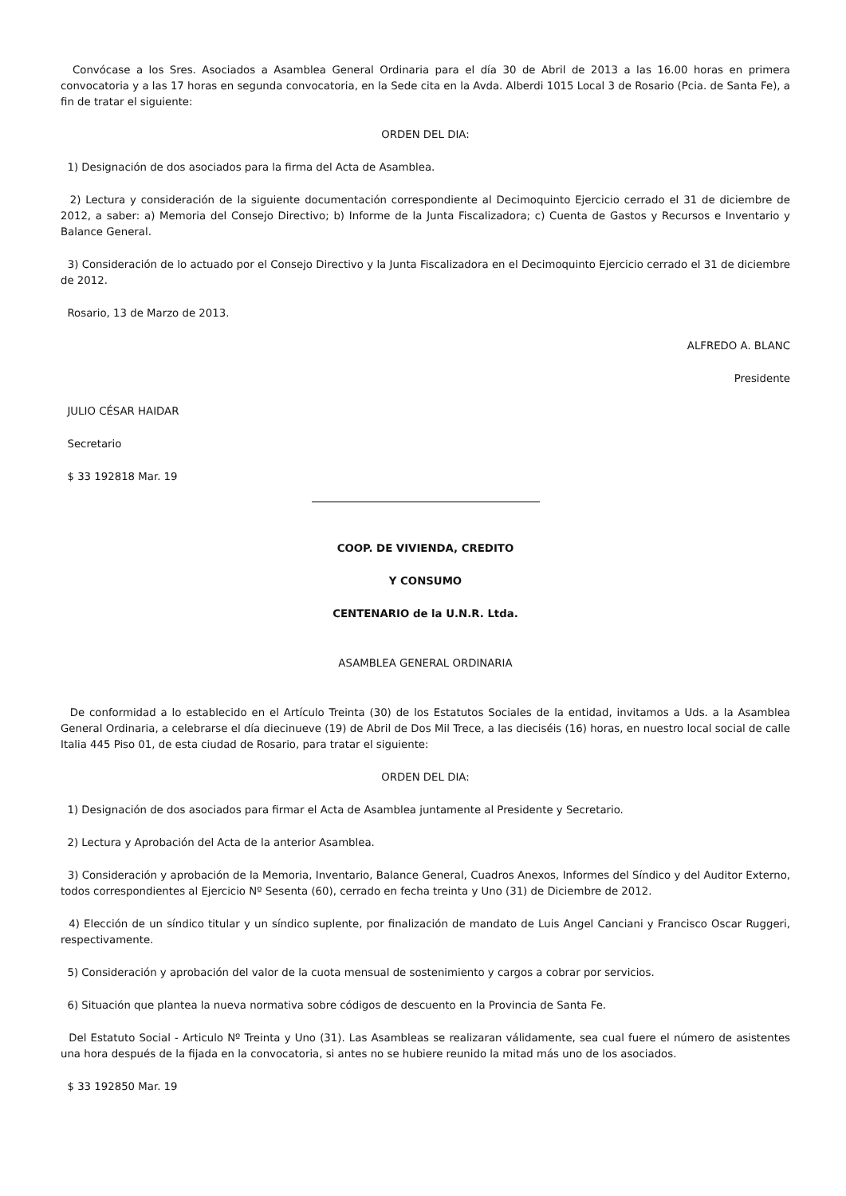Convócase a los Sres. Asociados a Asamblea General Ordinaria para el día 30 de Abril de 2013 a las 16.00 horas en primera convocatoria y a las 17 horas en segunda convocatoria, en la Sede cita en la Avda. Alberdi 1015 Local 3 de Rosario (Pcia. de Santa Fe), a fin de tratar el siguiente:
ORDEN DEL DIA:
1) Designación de dos asociados para la firma del Acta de Asamblea.
2) Lectura y consideración de la siguiente documentación correspondiente al Decimoquinto Ejercicio cerrado el 31 de diciembre de 2012, a saber: a) Memoria del Consejo Directivo; b) Informe de la Junta Fiscalizadora; c) Cuenta de Gastos y Recursos e Inventario y Balance General.
3) Consideración de lo actuado por el Consejo Directivo y la Junta Fiscalizadora en el Decimoquinto Ejercicio cerrado el 31 de diciembre de 2012.
Rosario, 13 de Marzo de 2013.
ALFREDO A. BLANC
Presidente
JULIO CÉSAR HAIDAR
Secretario
$ 33 192818 Mar. 19
COOP. DE VIVIENDA, CREDITO
Y CONSUMO
CENTENARIO de la U.N.R. Ltda.
ASAMBLEA GENERAL ORDINARIA
De conformidad a lo establecido en el Artículo Treinta (30) de los Estatutos Sociales de la entidad, invitamos a Uds. a la Asamblea General Ordinaria, a celebrarse el día diecinueve (19) de Abril de Dos Mil Trece, a las dieciséis (16) horas, en nuestro local social de calle Italia 445 Piso 01, de esta ciudad de Rosario, para tratar el siguiente:
ORDEN DEL DIA:
1) Designación de dos asociados para firmar el Acta de Asamblea juntamente al Presidente y Secretario.
2) Lectura y Aprobación del Acta de la anterior Asamblea.
3) Consideración y aprobación de la Memoria, Inventario, Balance General, Cuadros Anexos, Informes del Síndico y del Auditor Externo, todos correspondientes al Ejercicio Nº Sesenta (60), cerrado en fecha treinta y Uno (31) de Diciembre de 2012.
4) Elección de un síndico titular y un síndico suplente, por finalización de mandato de Luis Angel Canciani y Francisco Oscar Ruggeri, respectivamente.
5) Consideración y aprobación del valor de la cuota mensual de sostenimiento y cargos a cobrar por servicios.
6) Situación que plantea la nueva normativa sobre códigos de descuento en la Provincia de Santa Fe.
Del Estatuto Social - Articulo Nº Treinta y Uno (31). Las Asambleas se realizaran válidamente, sea cual fuere el número de asistentes una hora después de la fijada en la convocatoria, si antes no se hubiere reunido la mitad más uno de los asociados.
$ 33 192850 Mar. 19